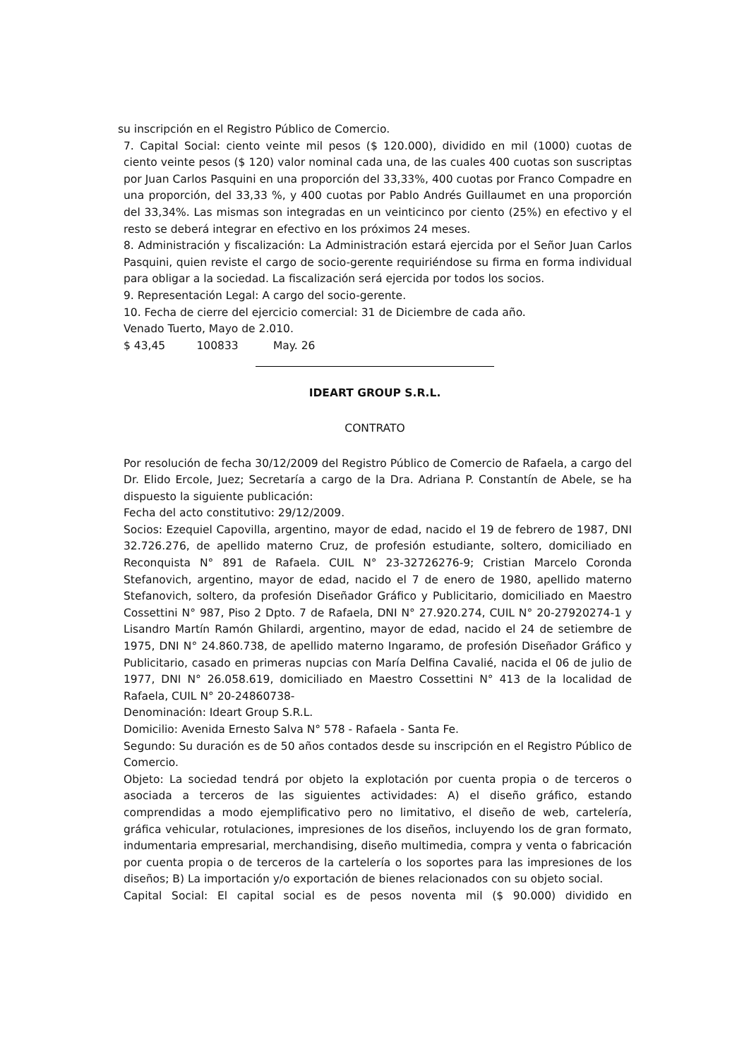su inscripción en el Registro Público de Comercio.
7. Capital Social: ciento veinte mil pesos ($ 120.000), dividido en mil (1000) cuotas de ciento veinte pesos ($ 120) valor nominal cada una, de las cuales 400 cuotas son suscriptas por Juan Carlos Pasquini en una proporción del 33,33%, 400 cuotas por Franco Compadre en una proporción, del 33,33 %, y 400 cuotas por Pablo Andrés Guillaumet en una proporción del 33,34%. Las mismas son integradas en un veinticinco por ciento (25%) en efectivo y el resto se deberá integrar en efectivo en los próximos 24 meses.
8. Administración y fiscalización: La Administración estará ejercida por el Señor Juan Carlos Pasquini, quien reviste el cargo de socio-gerente requiriéndose su firma en forma individual para obligar a la sociedad. La fiscalización será ejercida por todos los socios.
9. Representación Legal: A cargo del socio-gerente.
10. Fecha de cierre del ejercicio comercial: 31 de Diciembre de cada año.
Venado Tuerto, Mayo de 2.010.
$ 43,45 100833 May. 26
IDEART GROUP S.R.L.
CONTRATO
Por resolución de fecha 30/12/2009 del Registro Público de Comercio de Rafaela, a cargo del Dr. Elido Ercole, Juez; Secretaría a cargo de la Dra. Adriana P. Constantín de Abele, se ha dispuesto la siguiente publicación:
Fecha del acto constitutivo: 29/12/2009.
Socios: Ezequiel Capovilla, argentino, mayor de edad, nacido el 19 de febrero de 1987, DNI 32.726.276, de apellido materno Cruz, de profesión estudiante, soltero, domiciliado en Reconquista N° 891 de Rafaela. CUIL N° 23-32726276-9; Cristian Marcelo Coronda Stefanovich, argentino, mayor de edad, nacido el 7 de enero de 1980, apellido materno Stefanovich, soltero, da profesión Diseñador Gráfico y Publicitario, domiciliado en Maestro Cossettini N° 987, Piso 2 Dpto. 7 de Rafaela, DNI N° 27.920.274, CUIL N° 20-27920274-1 y Lisandro Martín Ramón Ghilardi, argentino, mayor de edad, nacido el 24 de setiembre de 1975, DNI N° 24.860.738, de apellido materno Ingaramo, de profesión Diseñador Gráfico y Publicitario, casado en primeras nupcias con María Delfina Cavalié, nacida el 06 de julio de 1977, DNI N° 26.058.619, domiciliado en Maestro Cossettini N° 413 de la localidad de Rafaela, CUIL N° 20-24860738-
Denominación: Ideart Group S.R.L.
Domicilio: Avenida Ernesto Salva N° 578 - Rafaela - Santa Fe.
Segundo: Su duración es de 50 años contados desde su inscripción en el Registro Público de Comercio.
Objeto: La sociedad tendrá por objeto la explotación por cuenta propia o de terceros o asociada a terceros de las siguientes actividades: A) el diseño gráfico, estando comprendidas a modo ejemplificativo pero no limitativo, el diseño de web, cartelería, gráfica vehicular, rotulaciones, impresiones de los diseños, incluyendo los de gran formato, indumentaria empresarial, merchandising, diseño multimedia, compra y venta o fabricación por cuenta propia o de terceros de la cartelería o los soportes para las impresiones de los diseños; B) La importación y/o exportación de bienes relacionados con su objeto social.
Capital Social: El capital social es de pesos noventa mil ($ 90.000) dividido en